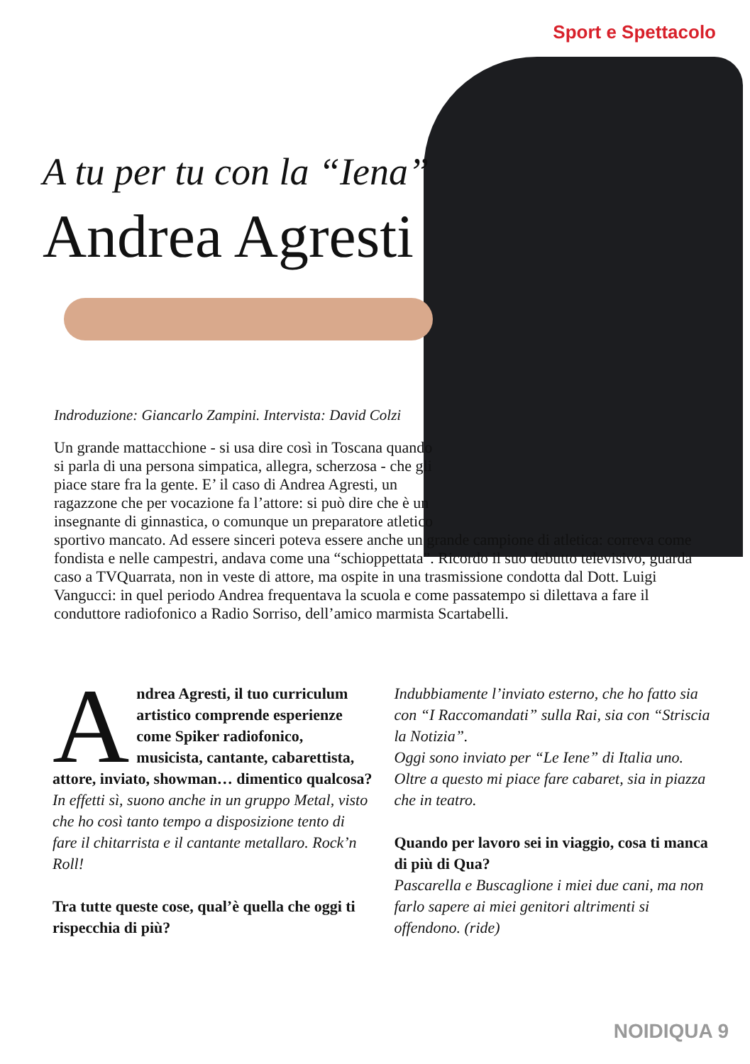Sport e Spettacolo
A tu per tu con la “Iena”
Andrea Agresti
Indroduzione: Giancarlo Zampini. Intervista: David Colzi
Un grande mattacchione - si usa dire così in Toscana quando si parla di una persona simpatica, allegra, scherzosa - che gli piace stare fra la gente. E’ il caso di Andrea Agresti, un ragazzone che per vocazione fa l’attore: si può dire che è un insegnante di ginnastica, o comunque un preparatore atletico
sportivo mancato. Ad essere sinceri poteva essere anche un grande campione di atletica: correva come fondista e nelle campestri, andava come una “schioppettata”. Ricordo il suo debutto televisivo, guarda caso a TVQuarrata, non in veste di attore, ma ospite in una trasmissione condotta dal Dott. Luigi Vangucci: in quel periodo Andrea frequentava la scuola e come passatempo si dilettava a fare il conduttore radiofonico a Radio Sorriso, dell’amico marmista Scartabelli.
Andrea Agresti, il tuo curriculum artistico comprende esperienze come Spiker radiofonico, musicista, cantante, cabarettista, attore, inviato, showman… dimentico qualcosa?
In effetti sì, suono anche in un gruppo Metal, visto che ho così tanto tempo a disposizione tento di fare il chitarrista e il cantante metallaro. Rock’n Roll!
Tra tutte queste cose, qual’è quella che oggi ti rispecchia di più?
Indubbiamente l’inviato esterno, che ho fatto sia con “I Raccomandati” sulla Rai, sia con “Striscia la Notizia”.
Oggi sono inviato per “Le Iene” di Italia uno. Oltre a questo mi piace fare cabaret, sia in piazza che in teatro.
Quando per lavoro sei in viaggio, cosa ti manca di più di Qua?
Pascarella e Buscaglione i miei due cani, ma non farlo sapere ai miei genitori altrimenti si offendono. (ride)
NOIDIQUA 9